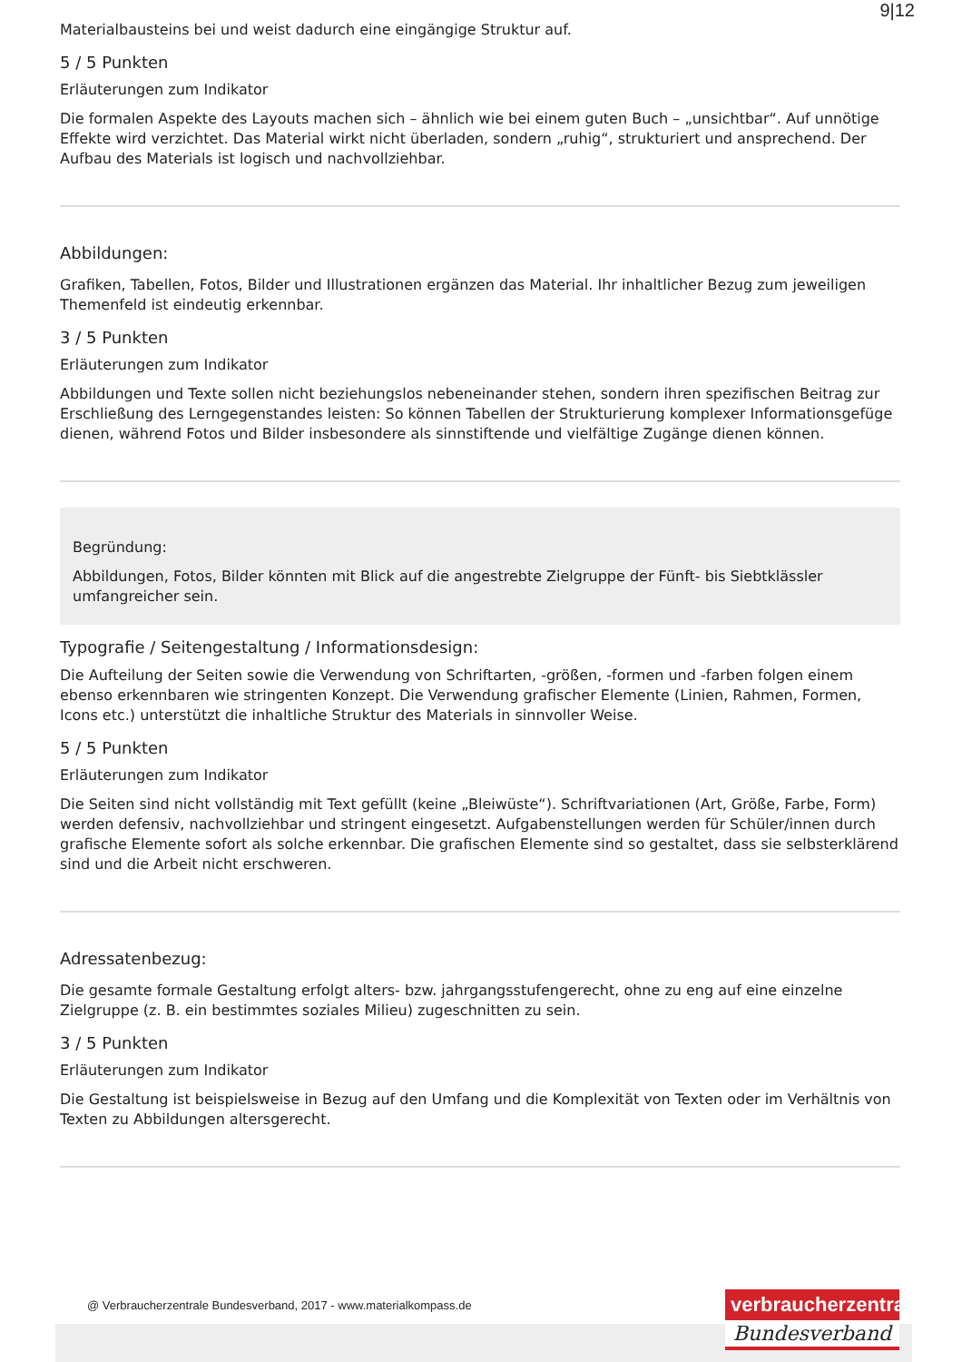9|12
Materialbausteins bei und weist dadurch eine eingängige Struktur auf.
5 / 5 Punkten
Erläuterungen zum Indikator
Die formalen Aspekte des Layouts machen sich – ähnlich wie bei einem guten Buch – „unsichtbar“. Auf unnötige Effekte wird verzichtet. Das Material wirkt nicht überladen, sondern „ruhig“, strukturiert und ansprechend. Der Aufbau des Materials ist logisch und nachvollziehbar.
Abbildungen:
Grafiken, Tabellen, Fotos, Bilder und Illustrationen ergänzen das Material. Ihr inhaltlicher Bezug zum jeweiligen Themenfeld ist eindeutig erkennbar.
3 / 5 Punkten
Erläuterungen zum Indikator
Abbildungen und Texte sollen nicht beziehungslos nebeneinander stehen, sondern ihren spezifischen Beitrag zur Erschließung des Lerngegenstandes leisten: So können Tabellen der Strukturierung komplexer Informationsgefüge dienen, während Fotos und Bilder insbesondere als sinnstiftende und vielfältige Zugänge dienen können.
Begründung:
Abbildungen, Fotos, Bilder könnten mit Blick auf die angestrebte Zielgruppe der Fünft- bis Siebtklässler umfangreicher sein.
Typografie / Seitengestaltung / Informationsdesign:
Die Aufteilung der Seiten sowie die Verwendung von Schriftarten, -größen, -formen und -farben folgen einem ebenso erkennbaren wie stringenten Konzept. Die Verwendung grafischer Elemente (Linien, Rahmen, Formen, Icons etc.) unterstützt die inhaltliche Struktur des Materials in sinnvoller Weise.
5 / 5 Punkten
Erläuterungen zum Indikator
Die Seiten sind nicht vollständig mit Text gefüllt (keine „Bleiwüste“). Schriftvariationen (Art, Größe, Farbe, Form) werden defensiv, nachvollziehbar und stringent eingesetzt. Aufgabenstellungen werden für Schüler/innen durch grafische Elemente sofort als solche erkennbar. Die grafischen Elemente sind so gestaltet, dass sie selbsterklärend sind und die Arbeit nicht erschweren.
Adressatenbezug:
Die gesamte formale Gestaltung erfolgt alters- bzw. jahrgangsstufengerecht, ohne zu eng auf eine einzelne Zielgruppe (z. B. ein bestimmtes soziales Milieu) zugeschnitten zu sein.
3 / 5 Punkten
Erläuterungen zum Indikator
Die Gestaltung ist beispielsweise in Bezug auf den Umfang und die Komplexität von Texten oder im Verhältnis von Texten zu Abbildungen altersgerecht.
@ Verbraucherzentrale Bundesverband, 2017 - www.materialkompass.de
verbraucherzentrale
Bundesverband